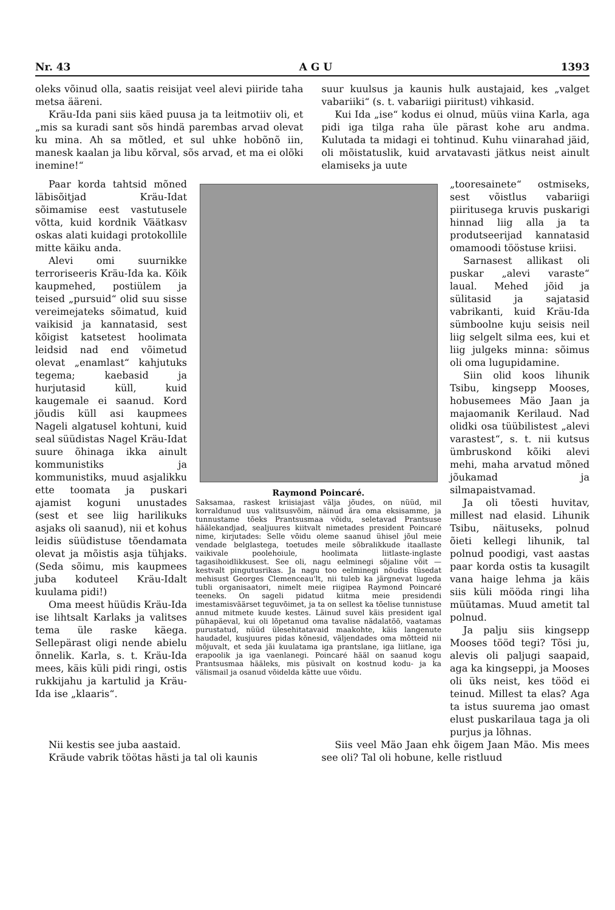Nr. 43 A G U 1393
oleks võinud olla, saatis reisijat veel alevi piiride taha metsa ääreni.
Kräu-Ida pani siis käed puusa ja ta leitmotiiv oli, et „mis sa kuradi sant sõs hindä parembas arvad olevat ku mina. Ah sa mõtled, et sul uhke hobõnõ iin, manesk kaalan ja libu kõrval, sõs arvad, et ma ei olõki inemine!“
suur kuulsus ja kaunis hulk austajaid, kes „valget vabariiki“ (s. t. vabariigi piiritust) vihkasid.
Kui Ida „ise“ kodus ei olnud, müüs viina Karla, aga pidi iga tilga raha üle pärast kohe aru andma. Kulutada ta midagi ei tohtinud. Kuhu viinarahad jäid, oli mõistatuslik, kuid arvatavasti jätkus neist ainult elamiseks ja uute
Paar korda tahtsid mõned läbisõitjad Kräu-Idat sõimamise eest vastutusele võtta, kuid kordnik Väätkasv oskas alati kuidagi protokollile mitte käiku anda.
Alevi omi suurnikke terroriseeris Kräu-Ida ka. Kõik kaupmehed, postiülem ja teised „pursuid“ olid suu sisse vereimejateks sõimatud, kuid vaikisid ja kannatasid, sest kõigist katsetest hoolimata leidsid nad end võimetud olevat „enamlast“ kahjutuks tegema; kaebasid ja hurjutasid küll, kuid kaugemale ei saanud. Kord jõudis küll asi kaupmees Nageli algatusel kohtuni, kuid seal süüdistas Nagel Kräu-Idat suure õhinaga ikka ainult kommunistiks ja kommunistiks, muud asjalikku ette toomata ja puskari ajamist koguni unustades (sest et see liig harilikuks asjaks oli saanud), nii et kohus leidis süüdistuse tõendamata olevat ja mõistis asja tühjaks. (Seda sõimu, mis kaupmees juba koduteel Kräu-Idalt kuulama pidi!)
Oma meest hüüdis Kräu-Ida ise lihtsalt Karlaks ja valitses tema üle raske käega. Sellepärast oligi nende abielu õnnelik. Karla, s. t. Kräu-Ida mees, käis küli pidi ringi, ostis rukkijahu ja kartulid ja Kräu-Ida ise „klaaris“.
Raymond Poincaré.
Saksamaa, raskest kriisiajast välja jõudes, on nüüd, mil korraldunud uus valitsusvõim, näinud ära oma eksisamme, ja tunnustame tõeks Prantsusmaa võidu, seletavad Prantsuse häälekandjad, sealjuures kiitvalt nimetades president Poincaré nime, kirjutades: Selle võidu oleme saanud ühisel jõul meie vendade belglastega, toetudes meile sõbralikkude itaallaste vaikivale poolehoiule, hoolimata liitlaste-inglaste tagasihoidlikkusest. See oli, nagu eelminegi sõjaline võit — kestvalt pingutusrikas. Ja nagu too eelminegi nõudis tüsedat mehisust Georges Clemenceau'lt, nii tuleb ka järgnevat lugeda tubli organisaatori, nimelt meie riigipea Raymond Poincaré teeneks. On sageli pidatud kiitma meie presidendi imestamisväärset teguvõimet, ja ta on sellest ka tõelise tunnistuse annud mitmete kuude kestes. Läinud suvel käis president igal pühapäeval, kui oli lõpetanud oma tavalise nädalatöö, vaatamas purustatud, nüüd ülesehitatavaid maakohte, käis langenute haudadel, kusjuures pidas kõnesid, väljendades oma mõtteid nii mõjuvalt, et seda jäi kuulatama iga prantslane, iga liitlane, iga erapoolik ja iga vaenlanegi. Poincaré hääl on saanud kogu Prantsusmaa hääleks, mis püsivalt on kostnud kodu- ja ka välismail ja osanud võidelda kätte uue võidu.
„tooresainete“ ostmiseks, sest võistlus vabariigi piiritusega kruvis puskarigi hinnad liig alla ja ta produtseerijad kannatasid omamoodi tööstuse kriisi.
Sarnasest allikast oli puskar „alevi varaste“ laual. Mehed jõid ja sülitasid ja sajatasid vabrikanti, kuid Kräu-Ida sümboolne kuju seisis neil liig selgelt silma ees, kui et liig julgeks minna: sõimus oli oma lugupidamine.
Siin olid koos lihunik Tsibu, kingsepp Mooses, hobusemees Mäo Jaan ja majaomanik Kerilaud. Nad olidki osa tüübilistest „alevi varastest“, s. t. nii kutsus ümbruskond kõiki alevi mehi, maha arvatud mõned jõukamad ja silmapaistvamad.
Ja oli tõesti huvitav, millest nad elasid. Lihunik Tsibu, näituseks, polnud õieti kellegi lihunik, tal polnud poodigi, vast aastas paar korda ostis ta kusagilt vana haige lehma ja käis siis küli mööda ringi liha müütamas. Muud ametit tal polnud.
Ja palju siis kingsepp Mooses tööd tegi? Tõsi ju, alevis oli paljugi saapaid, aga ka kingseppi, ja Mooses oli üks neist, kes tööd ei teinud. Millest ta elas? Aga ta istus suurema jao omast elust puskarilaua taga ja oli purjus ja lõhnas.
Nii kestis see juba aastaid.
Kräude vabrik töötas hästi ja tal oli kaunis
Siis veel Mäo Jaan ehk õigem Jaan Mäo. Mis mees see oli? Tal oli hobune, kelle ristluud